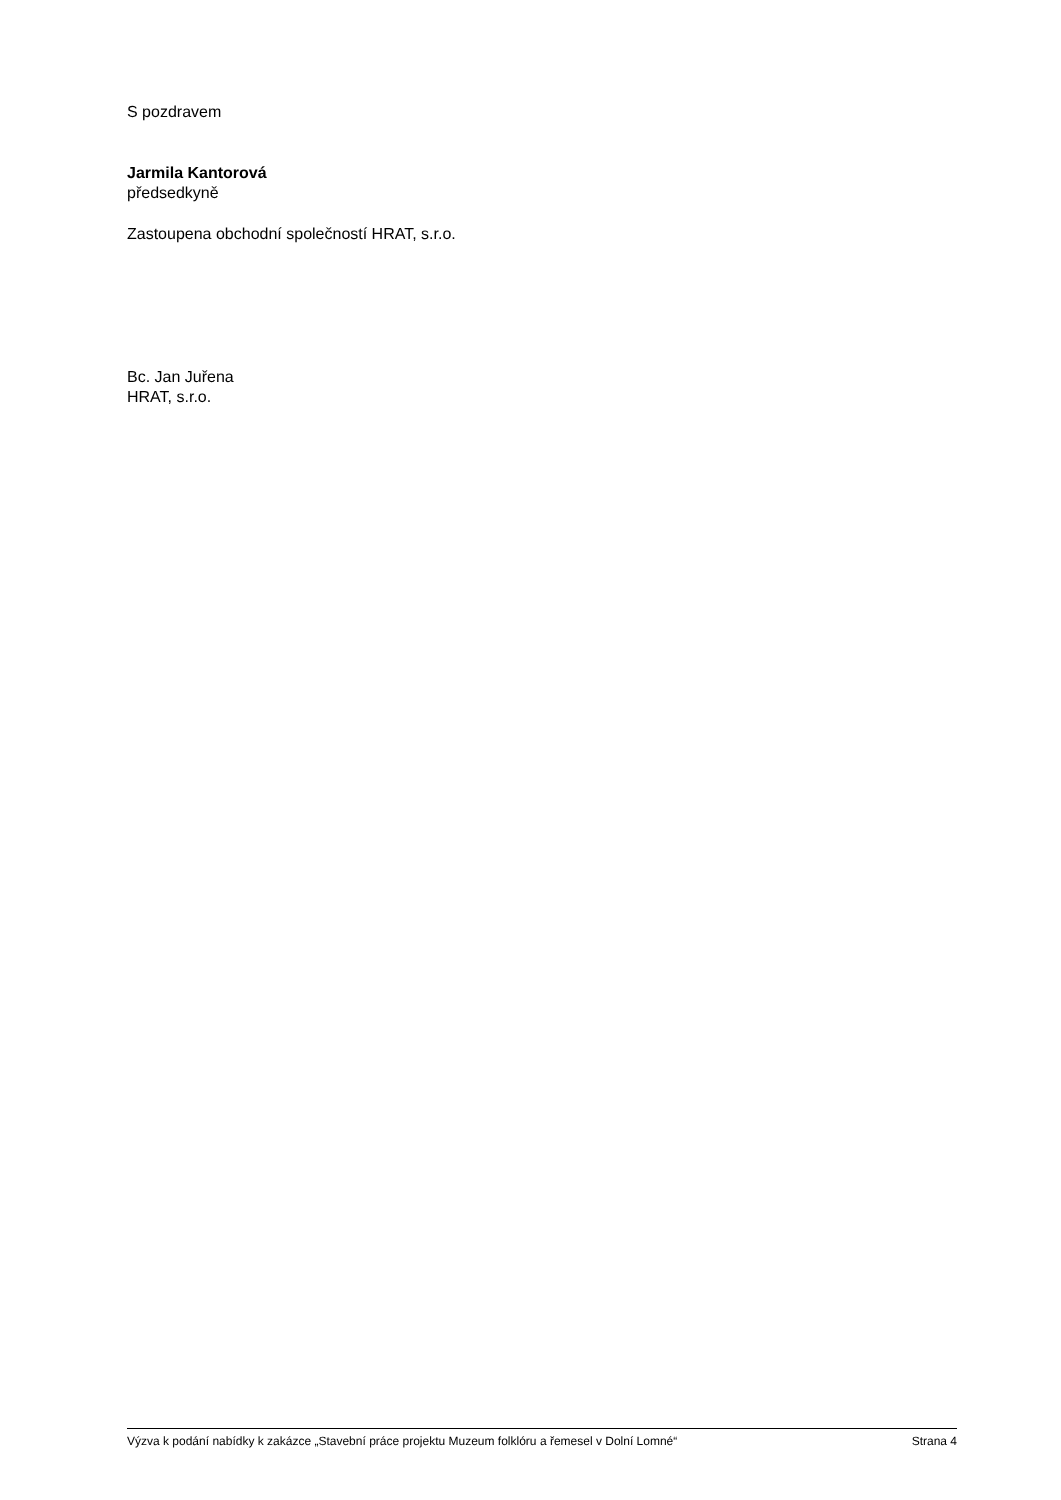S pozdravem
Jarmila Kantorová
předsedkyně
Zastoupena obchodní společností HRAT, s.r.o.
Bc. Jan Juřena
HRAT, s.r.o.
Výzva k podání nabídky k zakázce „Stavební práce projektu Muzeum folklóru a řemesel v Dolní Lomné“ Strana 4